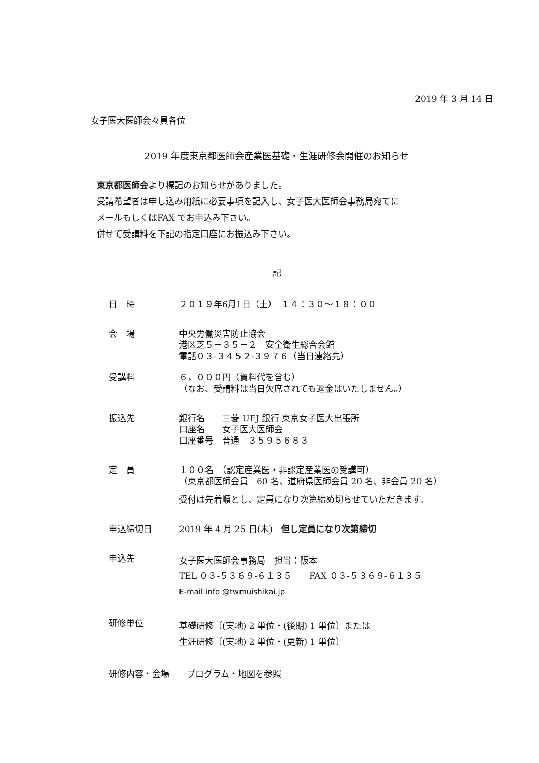2019 年 3 月 14 日
女子医大医師会々員各位
2019 年度東京都医師会産業医基礎・生涯研修会開催のお知らせ
東京都医師会より標記のお知らせがありました。
受講希望者は申し込み用紙に必要事項を記入し、女子医大医師会事務局宛てに
メールもしくはFAX でお申込み下さい。
併せて受講料を下記の指定口座にお振込み下さい。
記
日　時 ２０１９年6月1日（土）　１４：３０～１８：００
会　場 中央労働災害防止協会
港区芝５－３５－２　安全衛生総合会館
電話０３-３４５２‐３９７６（当日連絡先）
受講料 ６，０００円（資料代を含む）
（なお、受講料は当日欠席されても返金はいたしません。）
振込先 銀行名　　三菱 UFJ 銀行 東京女子医大出張所
口座名　　女子医大医師会
口座番号　普通　３５９５６８３
定　員 １００名　（認定産業医・非認定産業医の受講可）
（東京都医師会員　60 名、道府県医師会員 20 名、非会員 20 名）
受付は先着順とし、定員になり次第締め切らせていただきます。
申込締切日 2019 年 4 月 25 日(木)　但し定員になり次第締切
申込先
女子医大医師会事務局　担当：阪本
TEL ０３-５３６９-６１３５　　FAX ０３-５３６９-６１３５
E-mail:info @twmuishikai.jp
研修単位
基礎研修〔(実地) 2 単位・(後期) 1 単位〕または
生涯研修〔(実地) 2 単位・(更新) 1 単位〕
研修内容・会場　　プログラム・地図を参照